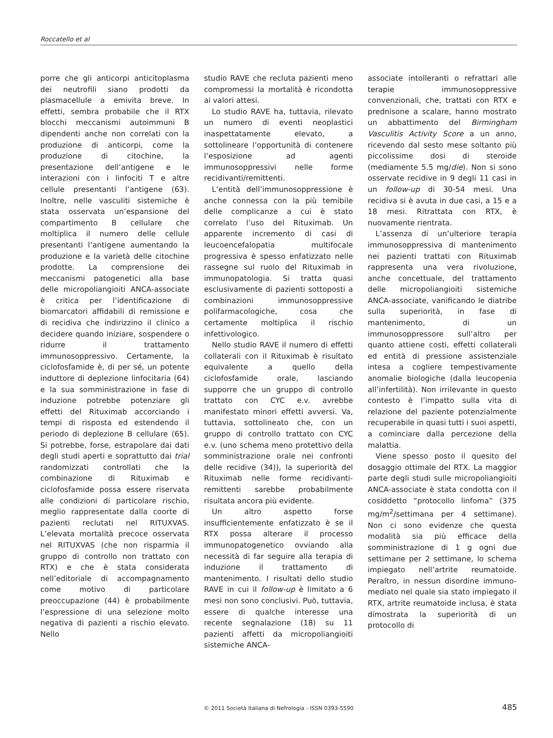Roccatello et al
porre che gli anticorpi anticitoplasma dei neutrofili siano prodotti da plasmacellule a emivita breve. In effetti, sembra probabile che il RTX blocchi meccanismi autoimmuni B dipendenti anche non correlati con la produzione di anticorpi, come la produzione di citochine, la presentazione dell’antigene e le interazioni con i linfociti T e altre cellule presentanti l’antigene (63). Inoltre, nelle vasculiti sistemiche è stata osservata un’espansione del compartimento B cellulare che moltiplica il numero delle cellule presentanti l’antigene aumentando la produzione e la varietà delle citochine prodotte. La comprensione dei meccanismi patogenetici alla base delle micropoliangioiti ANCA-associate è critica per l’identificazione di biomarcatori affidabili di remissione e di recidiva che indirizzino il clinico a decidere quando iniziare, sospendere o ridurre il trattamento immunosoppressivo. Certamente, la ciclofosfamide è, di per sé, un potente induttore di deplezione linfocitaria (64) e la sua somministrazione in fase di induzione potrebbe potenziare gli effetti del Rituximab accorciando i tempi di risposta ed estendendo il periodo di deplezione B cellulare (65). Si potrebbe, forse, estrapolare dai dati degli studi aperti e soprattutto dai trial randomizzati controllati che la combinazione di Rituximab e ciclofosfamide possa essere riservata alle condizioni di particolare rischio, meglio rappresentate dalla coorte di pazienti reclutati nel RITUXVAS. L’elevata mortalità precoce osservata nel RITUXVAS (che non risparmia il gruppo di controllo non trattato con RTX) e che è stata considerata nell’editoriale di accompagnamento come motivo di particolare preoccupazione (44) è probabilmente l’espressione di una selezione molto negativa di pazienti a rischio elevato. Nello
studio RAVE che recluta pazienti meno compromessi la mortalità è ricondotta ai valori attesi.
Lo studio RAVE ha, tuttavia, rilevato un numero di eventi neoplastici inaspettatamente elevato, a sottolineare l’opportunità di contenere l’esposizione ad agenti immunosoppressivi nelle forme recidivanti/remittenti.
L’entità dell’immunosoppressione è anche connessa con la più temibile delle complicanze a cui è stato correlato l’uso del Rituximab. Un apparente incremento di casi di leucoencefalopatia multifocale progressiva è spesso enfatizzato nelle rassegne sul ruolo del Rituximab in immunopatologia. Si tratta quasi esclusivamente di pazienti sottoposti a combinazioni immunosoppressive polifarmacologiche, cosa che certamente moltiplica il rischio infettivologico.
Nello studio RAVE il numero di effetti collaterali con il Rituximab è risultato equivalente a quello della ciclofosfamide orale, lasciando supporre che un gruppo di controllo trattato con CYC e.v. avrebbe manifestato minori effetti avversi. Va, tuttavia, sottolineato che, con un gruppo di controllo trattato con CYC e.v. (uno schema meno protettivo della somministrazione orale nei confronti delle recidive (34)), la superiorità del Rituximab nelle forme recidivanti-remittenti sarebbe probabilmente risultata ancora più evidente.
Un altro aspetto forse insufficientemente enfatizzato è se il RTX possa alterare il processo immunopatogenetico ovviando alla necessità di far seguire alla terapia di induzione il trattamento di mantenimento. I risultati dello studio RAVE in cui il follow-up è limitato a 6 mesi non sono conclusivi. Può, tuttavia, essere di qualche interesse una recente segnalazione (18) su 11 pazienti affetti da micropoliangioiti sistemiche ANCA-
associate intolleranti o refrattari alle terapie immunosoppressive convenzionali, che, trattati con RTX e prednisone a scalare, hanno mostrato un abbattimento del Birmingham Vasculitis Activity Score a un anno, ricevendo dal sesto mese soltanto più piccolissime dosi di steroide (mediamente 5.5 mg/die). Non si sono osservate recidive in 9 degli 11 casi in un follow-up di 30-54 mesi. Una recidiva si è avuta in due casi, a 15 e a 18 mesi. Ritrattata con RTX, è nuovamente rientrata.
L’assenza di un’ulteriore terapia immunosoppressiva di mantenimento nei pazienti trattati con Rituximab rappresenta una vera rivoluzione, anche concettuale, del trattamento delle micropoliangioiti sistemiche ANCA-associate, vanificando le diatribe sulla superiorità, in fase di mantenimento, di un immunosoppressore sull’altro per quanto attiene costi, effetti collaterali ed entità di pressione assistenziale intesa a cogliere tempestivamente anomalie biologiche (dalla leucopenia all’infertilità). Non irrilevante in questo contesto è l’impatto sulla vita di relazione del paziente potenzialmente recuperabile in quasi tutti i suoi aspetti, a cominciare dalla percezione della malattia.
Viene spesso posto il quesito del dosaggio ottimale del RTX. La maggior parte degli studi sulle micropoliangioiti ANCA-associate è stata condotta con il cosiddetto “protocollo linfoma” (375 mg/m<sup>2</sup>/settimana per 4 settimane). Non ci sono evidenze che questa modalità sia più efficace della somministrazione di 1 g ogni due settimane per 2 settimane, lo schema impiegato nell’artrite reumatoide. Peraltro, in nessun disordine immuno-mediato nel quale sia stato impiegato il RTX, artrite reumatoide inclusa, è stata dimostrata la superiorità di un protocollo di
© 2011 Società Italiana di Nefrologia - ISSN 0393-5590 485